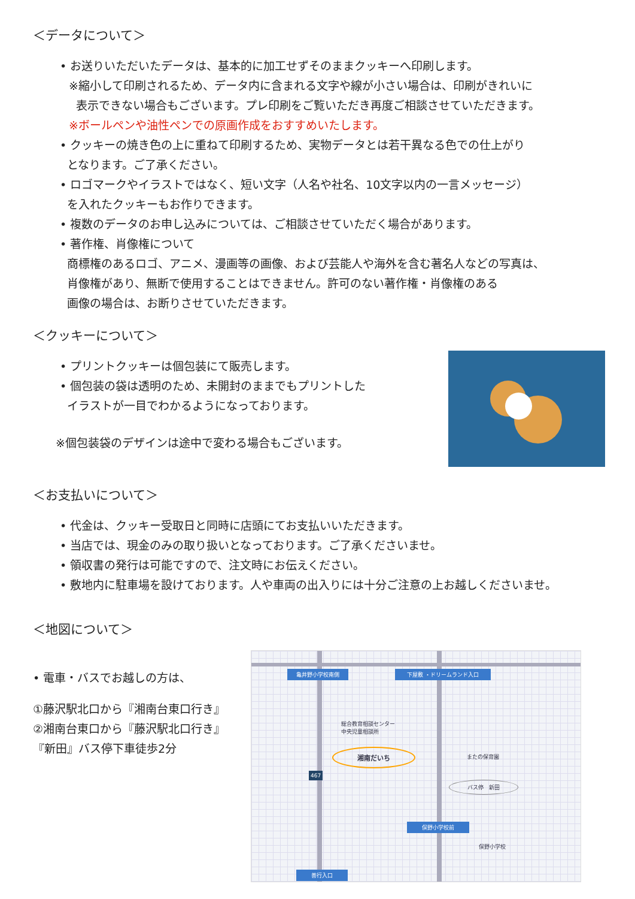＜データについて＞
• お送りいただいたデータは、基本的に加工せずそのままクッキーへ印刷します。
※縮小して印刷されるため、データ内に含まれる文字や線が小さい場合は、印刷がきれいに
表示できない場合もございます。プレ印刷をご覧いただき再度ご相談させていただきます。
※ボールペンや油性ペンでの原画作成をおすすめいたします。
• クッキーの焼き色の上に重ねて印刷するため、実物データとは若干異なる色での仕上がり
となります。ご了承ください。
• ロゴマークやイラストではなく、短い文字（人名や社名、10文字以内の一言メッセージ）
を入れたクッキーもお作りできます。
• 複数のデータのお申し込みについては、ご相談させていただく場合があります。
• 著作権、肖像権について
商標権のあるロゴ、アニメ、漫画等の画像、および芸能人や海外を含む著名人などの写真は、
肖像権があり、無断で使用することはできません。許可のない著作権・肖像権のある
画像の場合は、お断りさせていただきます。
＜クッキーについて＞
• プリントクッキーは個包装にて販売します。
• 個包装の袋は透明のため、未開封のままでもプリントした
イラストが一目でわかるようになっております。
※個包装袋のデザインは途中で変わる場合もございます。
＜お支払いについて＞
• 代金は、クッキー受取日と同時に店頭にてお支払いいただきます。
• 当店では、現金のみの取り扱いとなっております。ご了承くださいませ。
• 領収書の発行は可能ですので、注文時にお伝えください。
• 敷地内に駐車場を設けております。人や車両の出入りには十分ご注意の上お越しくださいませ。
＜地図について＞
• 電車・バスでお越しの方は、
①藤沢駅北口から『湘南台東口行き』
②湘南台東口から『藤沢駅北口行き』
『新田』バス停下車徒歩2分
亀井野小学校南側 下屋敷 ・ドリームランド入口
総合教育相談センター
中央児童相談所
湘南だいち
またの保育園
バス停　新田
467
俣野小学校前
俣野小学校
善行入口